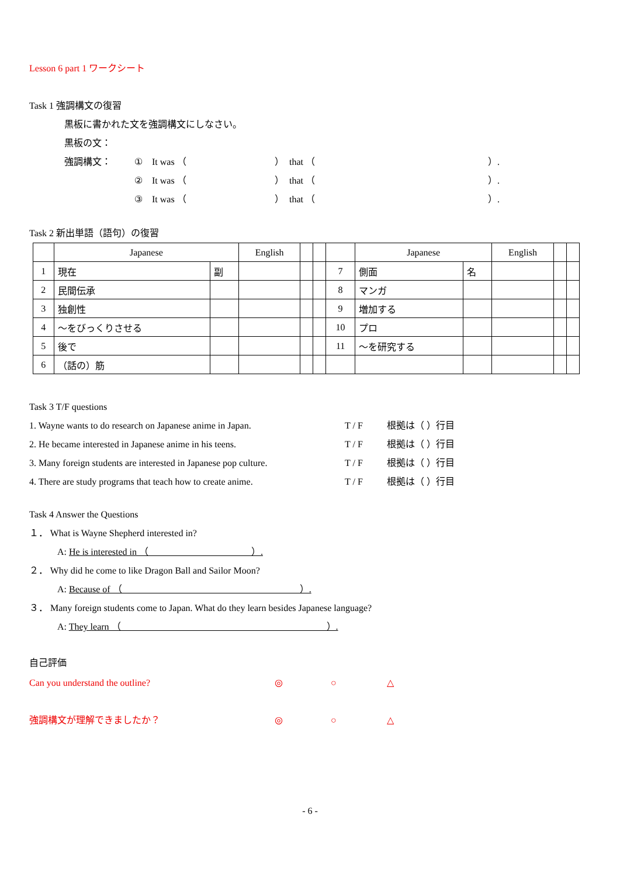Lesson 6 part 1 ワークシート
Task 1 強調構文の復習
黒板に書かれた文を強調構文にしなさい。
黒板の文：
強調構文： ① It was （ ） that （ ）.
② It was （ ） that （ ）.
③ It was （ ） that （ ）.
Task 2 新出単語（語句）の復習
| | Japanese | | English | | | | Japanese | | English | | |
| 1 | 現在 | 副 | | | | 7 | 側面 | 名 | | | |
| 2 | 民間伝承 | | | | | 8 | マンガ | | | | |
| 3 | 独創性 | | | | | 9 | 増加する | | | | |
| 4 | ～をびっくりさせる | | | | | 10 | プロ | | | | |
| 5 | 後で | | | | | 11 | ～を研究する | | | | |
| 6 | （話の）筋 | | | | | | | | | | |
Task 3 T/F questions
1. Wayne wants to do research on Japanese anime in Japan. T / F 根拠は（ ）行目
2. He became interested in Japanese anime in his teens. T / F 根拠は（ ）行目
3. Many foreign students are interested in Japanese pop culture. T / F 根拠は（ ）行目
4. There are study programs that teach how to create anime. T / F 根拠は（ ）行目
Task 4 Answer the Questions
１． What is Wayne Shepherd interested in?
A: He is interested in （　　　　　　　　　　　）.
２． Why did he come to like Dragon Ball and Sailor Moon?
A: Because of （　　　　　　　　　　　　　　　　　　　）.
３． Many foreign students come to Japan. What do they learn besides Japanese language?
A: They learn （　　　　　　　　　　　　　　　　　　　　　　）.
自己評価
Can you understand the outline? ◎ ○ △
強調構文が理解できましたか？ ◎ ○ △
- 6 -